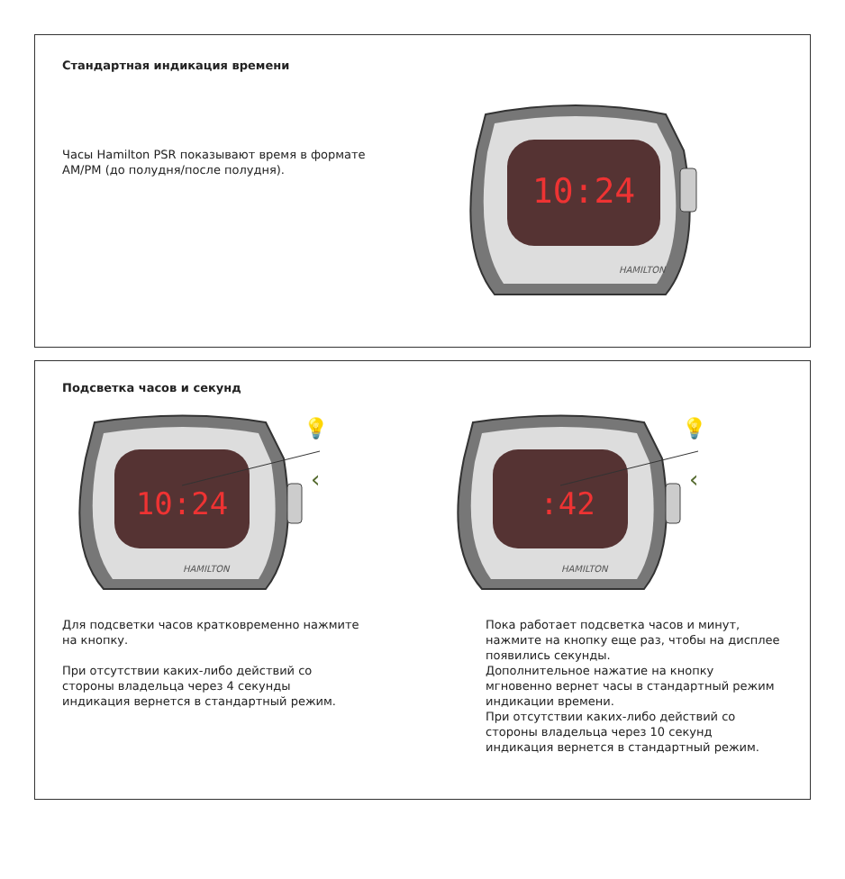Стандартная индикация времени
Часы Hamilton PSR показывают время в формате AM/PM (до полудня/после полудня).
10:24
HAMILTON
Подсветка часов и секунд
10:24
HAMILTON
‹
💡
:42
HAMILTON
‹
💡
Для подсветки часов кратковременно нажмите на кнопку.
При отсутствии каких-либо действий со стороны владельца через 4 секунды индикация вернется в стандартный режим.
Пока работает подсветка часов и минут, нажмите на кнопку еще раз, чтобы на дисплее появились секунды.
Дополнительное нажатие на кнопку мгновенно вернет часы в стандартный режим индикации времени.
При отсутствии каких-либо действий со стороны владельца через 10 секунд индикация вернется в стандартный режим.